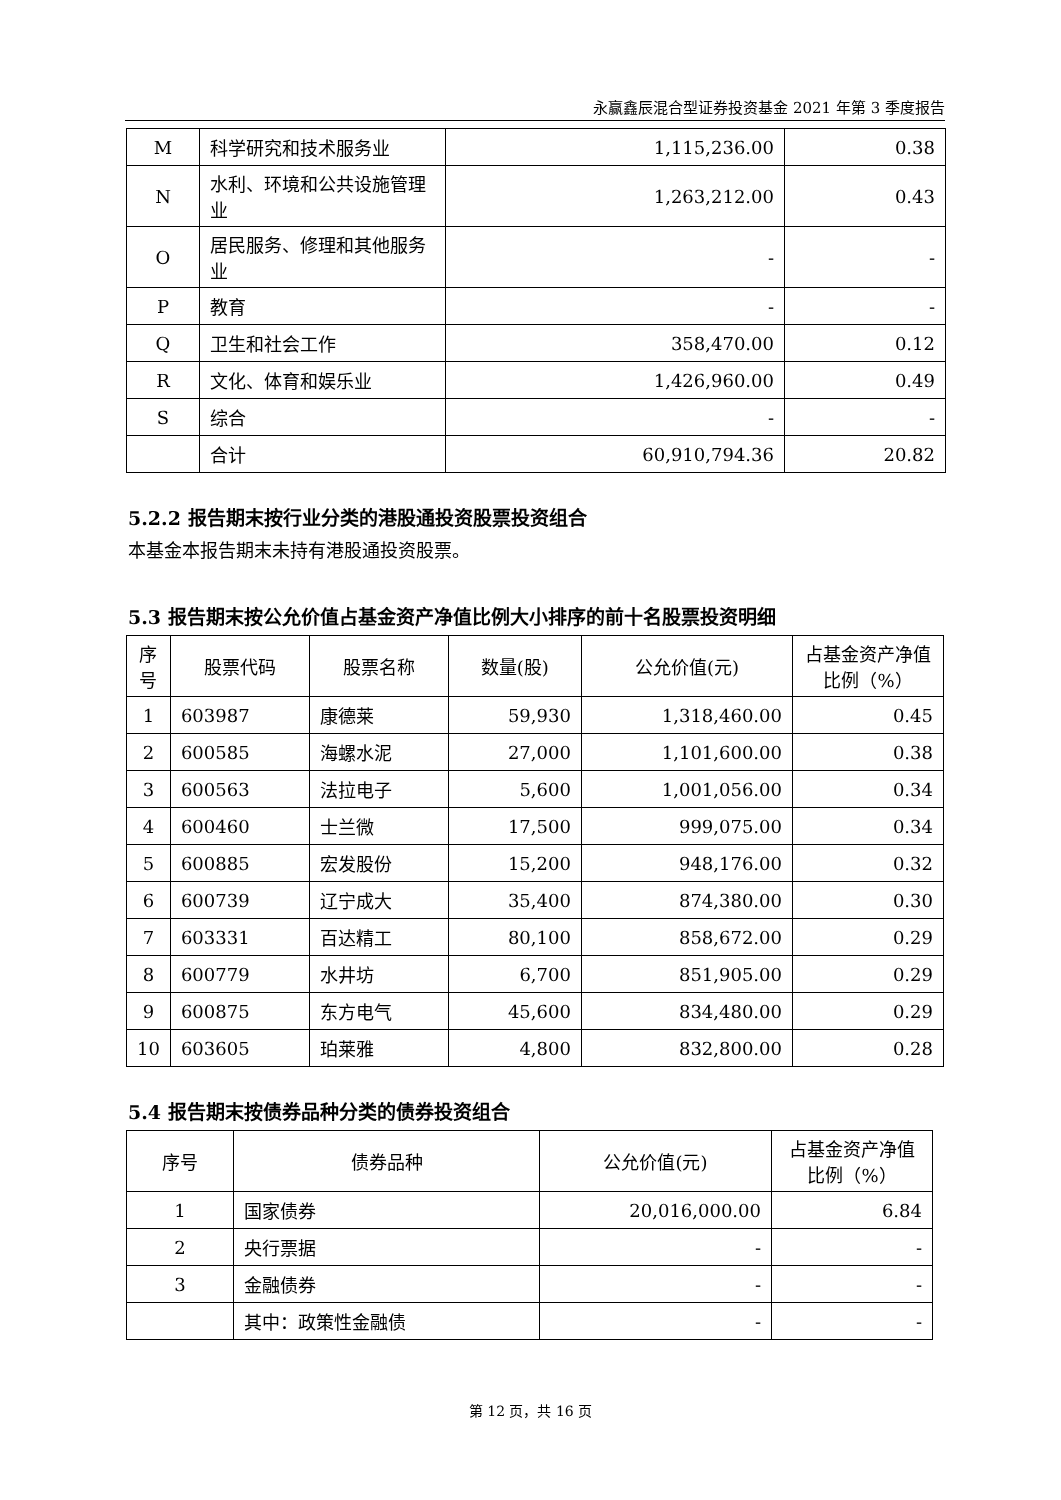永赢鑫辰混合型证券投资基金 2021 年第 3 季度报告
| M | 科学研究和技术服务业 | 1,115,236.00 | 0.38 |
| N | 水利、环境和公共设施管理业 | 1,263,212.00 | 0.43 |
| O | 居民服务、修理和其他服务业 | - | - |
| P | 教育 | - | - |
| Q | 卫生和社会工作 | 358,470.00 | 0.12 |
| R | 文化、体育和娱乐业 | 1,426,960.00 | 0.49 |
| S | 综合 | - | - |
| | 合计 | 60,910,794.36 | 20.82 |
5.2.2 报告期末按行业分类的港股通投资股票投资组合
本基金本报告期末未持有港股通投资股票。
5.3 报告期末按公允价值占基金资产净值比例大小排序的前十名股票投资明细
| 序号 | 股票代码 | 股票名称 | 数量(股) | 公允价值(元) | 占基金资产净值比例（%） |
| --- | --- | --- | --- | --- | --- |
| 1 | 603987 | 康德莱 | 59,930 | 1,318,460.00 | 0.45 |
| 2 | 600585 | 海螺水泥 | 27,000 | 1,101,600.00 | 0.38 |
| 3 | 600563 | 法拉电子 | 5,600 | 1,001,056.00 | 0.34 |
| 4 | 600460 | 士兰微 | 17,500 | 999,075.00 | 0.34 |
| 5 | 600885 | 宏发股份 | 15,200 | 948,176.00 | 0.32 |
| 6 | 600739 | 辽宁成大 | 35,400 | 874,380.00 | 0.30 |
| 7 | 603331 | 百达精工 | 80,100 | 858,672.00 | 0.29 |
| 8 | 600779 | 水井坊 | 6,700 | 851,905.00 | 0.29 |
| 9 | 600875 | 东方电气 | 45,600 | 834,480.00 | 0.29 |
| 10 | 603605 | 珀莱雅 | 4,800 | 832,800.00 | 0.28 |
5.4 报告期末按债券品种分类的债券投资组合
| 序号 | 债券品种 | 公允价值(元) | 占基金资产净值比例（%） |
| --- | --- | --- | --- |
| 1 | 国家债券 | 20,016,000.00 | 6.84 |
| 2 | 央行票据 | - | - |
| 3 | 金融债券 | - | - |
| | 其中：政策性金融债 | - | - |
第 12 页，共 16 页